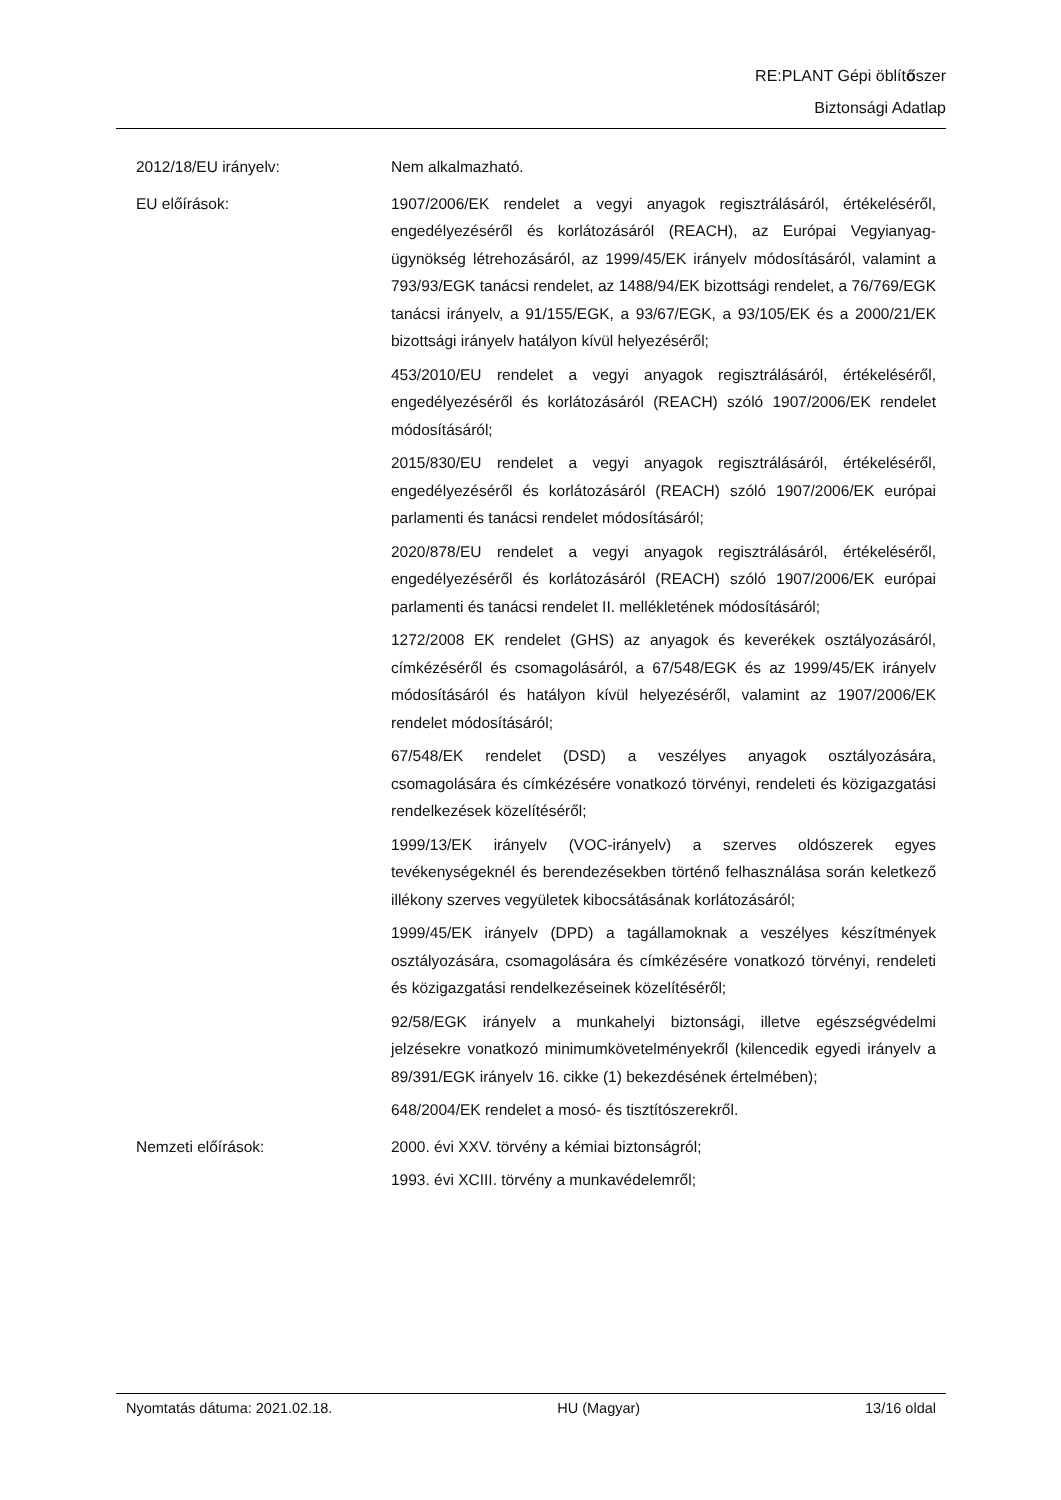RE:PLANT Gépi öblítőszer
Biztonsági Adatlap
2012/18/EU irányelv:
Nem alkalmazható.
EU előírások:
1907/2006/EK rendelet a vegyi anyagok regisztrálásáról, értékeléséről, engedélyezéséről és korlátozásáról (REACH), az Európai Vegyianyag-ügynökség létrehozásáról, az 1999/45/EK irányelv módosításáról, valamint a 793/93/EGK tanácsi rendelet, az 1488/94/EK bizottsági rendelet, a 76/769/EGK tanácsi irányelv, a 91/155/EGK, a 93/67/EGK, a 93/105/EK és a 2000/21/EK bizottsági irányelv hatályon kívül helyezéséről;
453/2010/EU rendelet a vegyi anyagok regisztrálásáról, értékeléséről, engedélyezéséről és korlátozásáról (REACH) szóló 1907/2006/EK rendelet módosításáról;
2015/830/EU rendelet a vegyi anyagok regisztrálásáról, értékeléséről, engedélyezéséről és korlátozásáról (REACH) szóló 1907/2006/EK európai parlamenti és tanácsi rendelet módosításáról;
2020/878/EU rendelet a vegyi anyagok regisztrálásáról, értékeléséről, engedélyezéséről és korlátozásáról (REACH) szóló 1907/2006/EK európai parlamenti és tanácsi rendelet II. mellékletének módosításáról;
1272/2008 EK rendelet (GHS) az anyagok és keverékek osztályozásáról, címkézéséről és csomagolásáról, a 67/548/EGK és az 1999/45/EK irányelv módosításáról és hatályon kívül helyezéséről, valamint az 1907/2006/EK rendelet módosításáról;
67/548/EK rendelet (DSD) a veszélyes anyagok osztályozására, csomagolására és címkézésére vonatkozó törvényi, rendeleti és közigazgatási rendelkezések közelítéséről;
1999/13/EK irányelv (VOC-irányelv) a szerves oldószerek egyes tevékenységeknél és berendezésekben történő felhasználása során keletkező illékony szerves vegyületek kibocsátásának korlátozásáról;
1999/45/EK irányelv (DPD) a tagállamoknak a veszélyes készítmények osztályozására, csomagolására és címkézésére vonatkozó törvényi, rendeleti és közigazgatási rendelkezéseinek közelítéséről;
92/58/EGK irányelv a munkahelyi biztonsági, illetve egészségvédelmi jelzésekre vonatkozó minimumkövetelményekről (kilencedik egyedi irányelv a 89/391/EGK irányelv 16. cikke (1) bekezdésének értelmében);
648/2004/EK rendelet a mosó- és tisztítószerekről.
Nemzeti előírások:
2000. évi XXV. törvény a kémiai biztonságról;
1993. évi XCIII. törvény a munkavédelemről;
Nyomtatás dátuma: 2021.02.18. HU (Magyar) 13/16 oldal